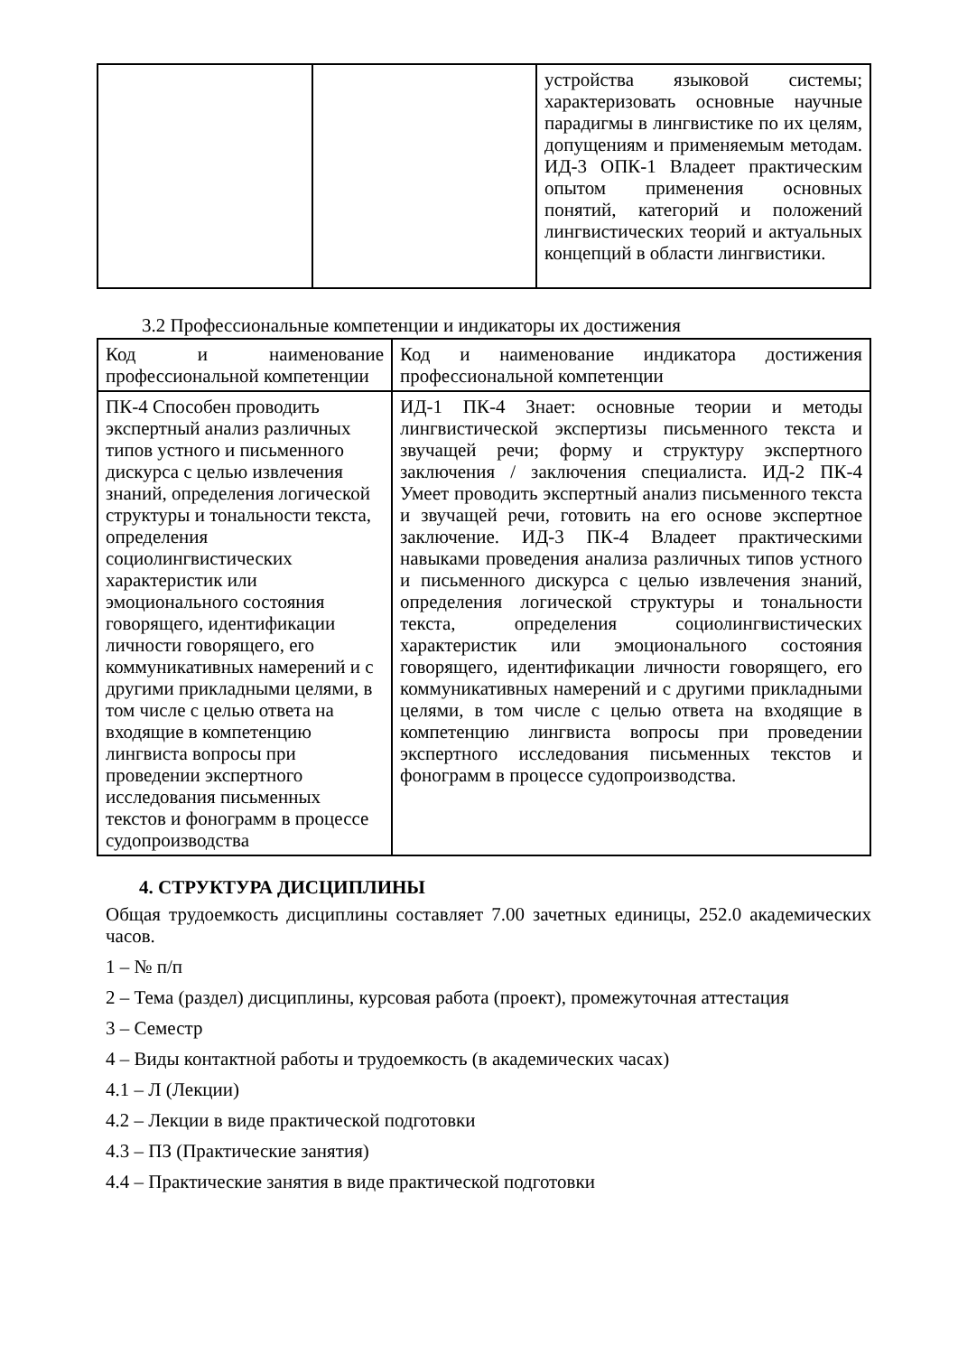| | | устройства языковой системы; характеризовать основные научные парадигмы в лингвистике по их целям, допущениям и применяемым методам. ИД-3 ОПК-1 Владеет практическим опытом применения основных понятий, категорий и положений лингвистических теорий и актуальных концепций в области лингвистики. |
3.2 Профессиональные компетенции и индикаторы их достижения
| Код и наименование профессиональной компетенции | Код и наименование индикатора достижения профессиональной компетенции |
| ПК-4 Способен проводить экспертный анализ различных типов устного и письменного дискурса с целью извлечения знаний, определения логической структуры и тональности текста, определения социолингвистических характеристик или эмоционального состояния говорящего, идентификации личности говорящего, его коммуникативных намерений и с другими прикладными целями, в том числе с целью ответа на входящие в компетенцию лингвиста вопросы при проведении экспертного исследования письменных текстов и фонограмм в процессе судопроизводства | ИД-1 ПК-4 Знает: основные теории и методы лингвистической экспертизы письменного текста и звучащей речи; форму и структуру экспертного заключения / заключения специалиста. ИД-2 ПК-4 Умеет проводить экспертный анализ письменного текста и звучащей речи, готовить на его основе экспертное заключение. ИД-3 ПК-4 Владеет практическими навыками проведения анализа различных типов устного и письменного дискурса с целью извлечения знаний, определения логической структуры и тональности текста, определения социолингвистических характеристик или эмоционального состояния говорящего, идентификации личности говорящего, его коммуникативных намерений и с другими прикладными целями, в том числе с целью ответа на входящие в компетенцию лингвиста вопросы при проведении экспертного исследования письменных текстов и фонограмм в процессе судопроизводства. |
4. СТРУКТУРА ДИСЦИПЛИНЫ
Общая трудоемкость дисциплины составляет 7.00 зачетных единицы, 252.0 академических часов.
1 – № п/п
2 – Тема (раздел) дисциплины, курсовая работа (проект), промежуточная аттестация
3 – Семестр
4 – Виды контактной работы и трудоемкость (в академических часах)
4.1 – Л (Лекции)
4.2 – Лекции в виде практической подготовки
4.3 – ПЗ (Практические занятия)
4.4 – Практические занятия в виде практической подготовки